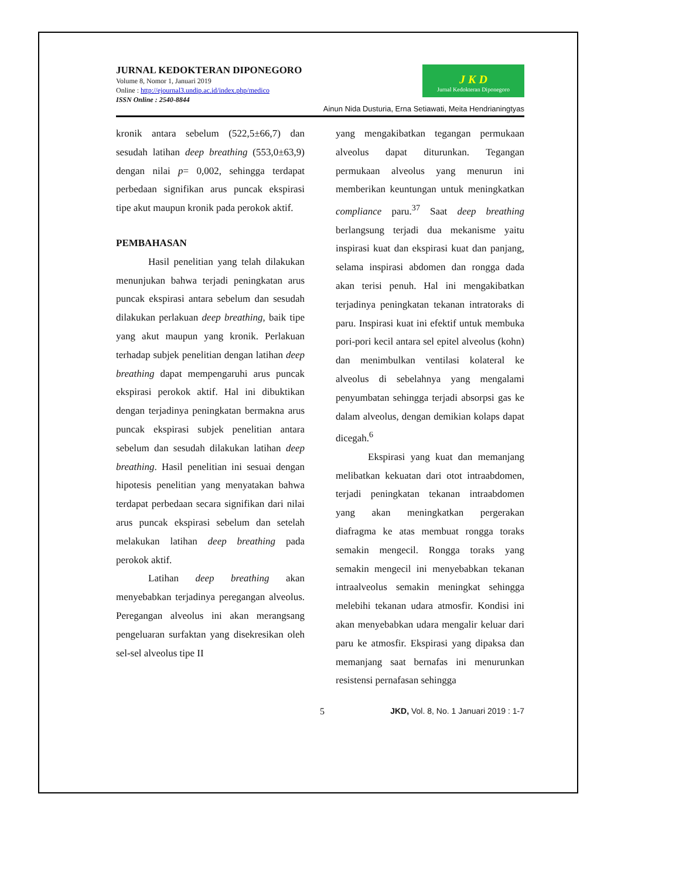JURNAL KEDOKTERAN DIPONEGORO
Volume 8, Nomor 1, Januari 2019
Online : http://ejournal3.undip.ac.id/index.php/medico
ISSN Online : 2540-8844
J K D
Jurnal Kedokteran Diponegoro
Ainun Nida Dusturia, Erna Setiawati, Meita Hendrianingtyas
kronik antara sebelum (522,5±66,7) dan sesudah latihan deep breathing (553,0±63,9) dengan nilai p= 0,002, sehingga terdapat perbedaan signifikan arus puncak ekspirasi tipe akut maupun kronik pada perokok aktif.
PEMBAHASAN
Hasil penelitian yang telah dilakukan menunjukan bahwa terjadi peningkatan arus puncak ekspirasi antara sebelum dan sesudah dilakukan perlakuan deep breathing, baik tipe yang akut maupun yang kronik. Perlakuan terhadap subjek penelitian dengan latihan deep breathing dapat mempengaruhi arus puncak ekspirasi perokok aktif. Hal ini dibuktikan dengan terjadinya peningkatan bermakna arus puncak ekspirasi subjek penelitian antara sebelum dan sesudah dilakukan latihan deep breathing. Hasil penelitian ini sesuai dengan hipotesis penelitian yang menyatakan bahwa terdapat perbedaan secara signifikan dari nilai arus puncak ekspirasi sebelum dan setelah melakukan latihan deep breathing pada perokok aktif.
Latihan deep breathing akan menyebabkan terjadinya peregangan alveolus. Peregangan alveolus ini akan merangsang pengeluaran surfaktan yang disekresikan oleh sel-sel alveolus tipe II
yang mengakibatkan tegangan permukaan alveolus dapat diturunkan. Tegangan permukaan alveolus yang menurun ini memberikan keuntungan untuk meningkatkan compliance paru.<sup>37</sup> Saat deep breathing berlangsung terjadi dua mekanisme yaitu inspirasi kuat dan ekspirasi kuat dan panjang, selama inspirasi abdomen dan rongga dada akan terisi penuh. Hal ini mengakibatkan terjadinya peningkatan tekanan intratoraks di paru. Inspirasi kuat ini efektif untuk membuka pori-pori kecil antara sel epitel alveolus (kohn) dan menimbulkan ventilasi kolateral ke alveolus di sebelahnya yang mengalami penyumbatan sehingga terjadi absorpsi gas ke dalam alveolus, dengan demikian kolaps dapat dicegah.<sup>6</sup>
Ekspirasi yang kuat dan memanjang melibatkan kekuatan dari otot intraabdomen, terjadi peningkatan tekanan intraabdomen yang akan meningkatkan pergerakan diafragma ke atas membuat rongga toraks semakin mengecil. Rongga toraks yang semakin mengecil ini menyebabkan tekanan intraalveolus semakin meningkat sehingga melebihi tekanan udara atmosfir. Kondisi ini akan menyebabkan udara mengalir keluar dari paru ke atmosfir. Ekspirasi yang dipaksa dan memanjang saat bernafas ini menurunkan resistensi pernafasan sehingga
5 JKD, Vol. 8, No. 1 Januari 2019 : 1-7